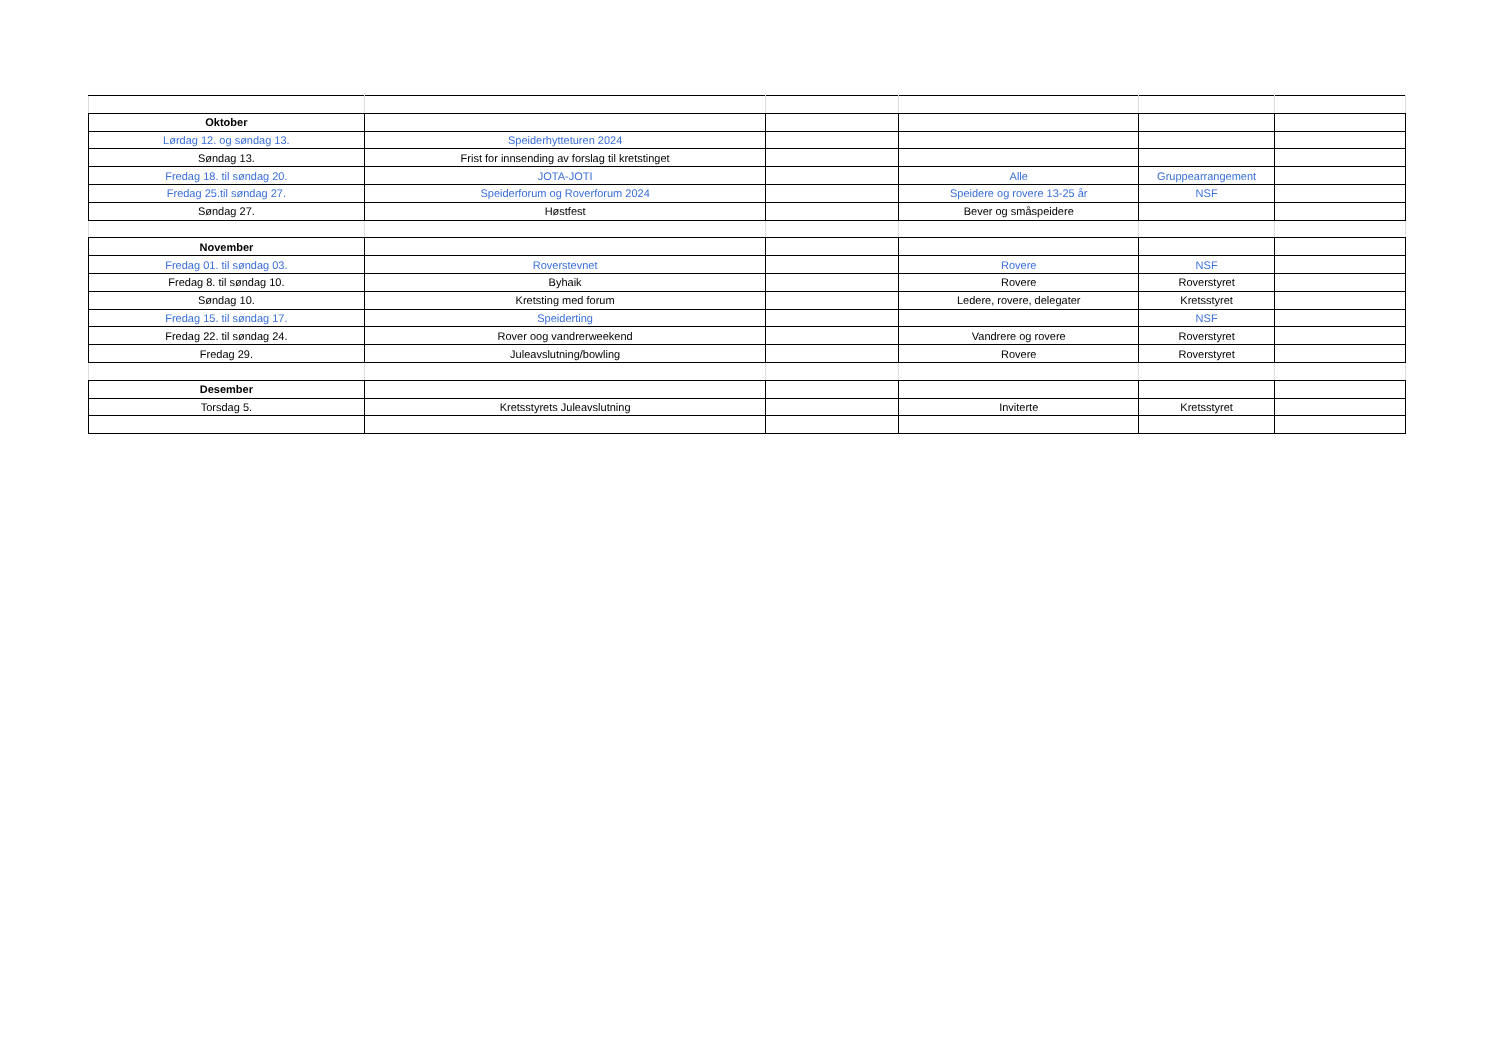| Oktober | | | | | |
| Lørdag 12. og søndag 13. | Speiderhytteturen 2024 | | | | |
| Søndag 13. | Frist for innsending av forslag til kretstinget | | | | |
| Fredag 18. til søndag 20. | JOTA-JOTI | | Alle | Gruppearrangement | |
| Fredag 25.til søndag 27. | Speiderforum og Roverforum 2024 | | Speidere og rovere 13-25 år | NSF | |
| Søndag 27. | Høstfest | | Bever og småspeidere | | |
| November | | | | | |
| Fredag 01. til søndag 03. | Roverstevnet | | Rovere | NSF | |
| Fredag 8. til søndag 10. | Byhaik | | Rovere | Roverstyret | |
| Søndag 10. | Kretsting med forum | | Ledere, rovere, delegater | Kretsstyret | |
| Fredag 15. til søndag 17. | Speiderting | | | NSF | |
| Fredag 22. til søndag 24. | Rover oog vandrerweekend | | Vandrere og rovere | Roverstyret | |
| Fredag 29. | Juleavslutning/bowling | | Rovere | Roverstyret | |
| Desember | | | | | |
| Torsdag 5. | Kretsstyrets Juleavslutning | | Inviterte | Kretsstyret | |